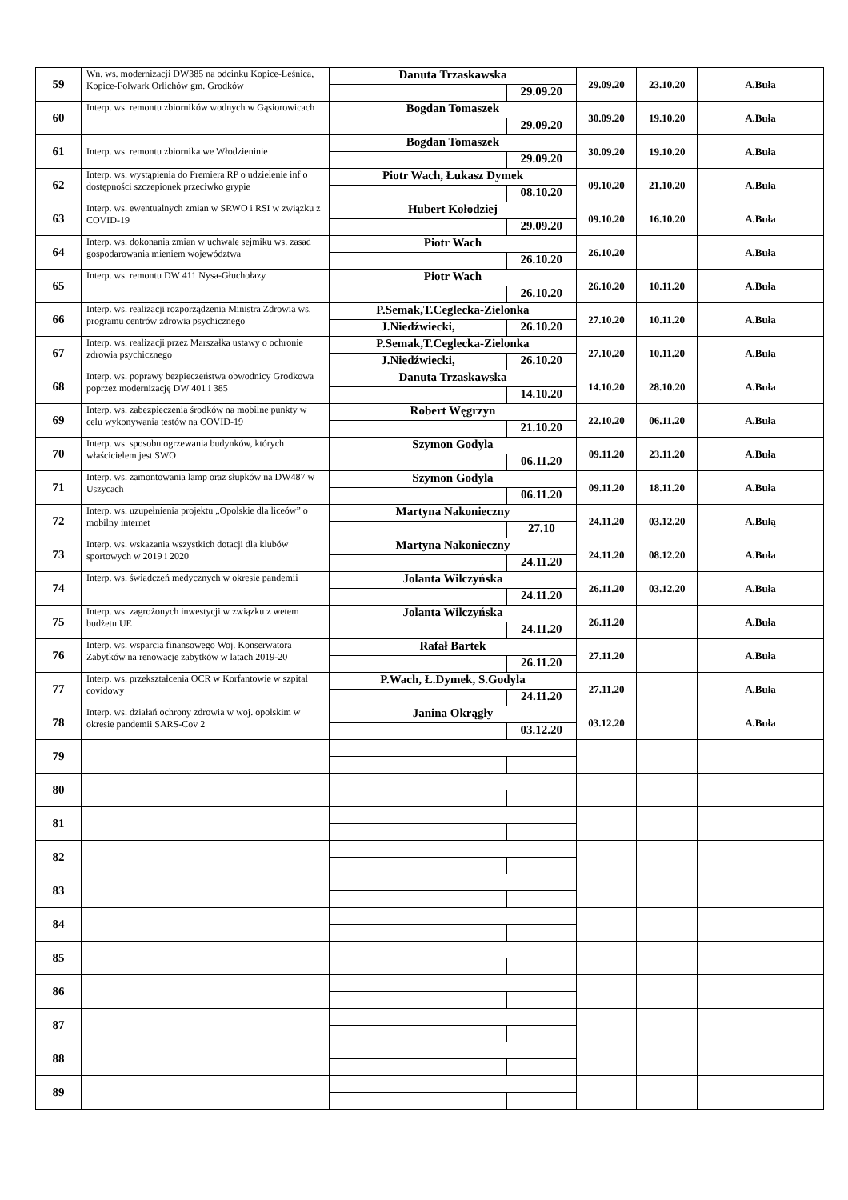| 59 | Wn. ws. modernizacji DW385 na odcinku Kopice-Leśnica, Kopice-Folwark Orlichów gm. Grodków | Danuta Trzaskawska | | 29.09.20 | 23.10.20 | A.Buła |
| | | | 29.09.20 | | | |
| 60 | Interp. ws. remontu zbiorników wodnych w Gąsiorowicach | Bogdan Tomaszek | | 30.09.20 | 19.10.20 | A.Buła |
| | | | 29.09.20 | | | |
| 61 | Interp. ws. remontu zbiornika we Włodzieninie | Bogdan Tomaszek | | 30.09.20 | 19.10.20 | A.Buła |
| | | | 29.09.20 | | | |
| 62 | Interp. ws. wystąpienia do Premiera RP o udzielenie inf o dostępności szczepionek przeciwko grypie | Piotr Wach, Łukasz Dymek | | 09.10.20 | 21.10.20 | A.Buła |
| | | | 08.10.20 | | | |
| 63 | Interp. ws. ewentualnych zmian w SRWO i RSI w związku z COVID-19 | Hubert Kołodziej | | 09.10.20 | 16.10.20 | A.Buła |
| | | | 29.09.20 | | | |
| 64 | Interp. ws. dokonania zmian w uchwale sejmiku ws. zasad gospodarowania mieniem województwa | Piotr Wach | | 26.10.20 | | A.Buła |
| | | | 26.10.20 | | | |
| 65 | Interp. ws. remontu DW 411 Nysa-Głuchołazy | Piotr Wach | | 26.10.20 | 10.11.20 | A.Buła |
| | | | 26.10.20 | | | |
| 66 | Interp. ws. realizacji rozporządzenia Ministra Zdrowia ws. programu centrów zdrowia psychicznego | P.Semak,T.Ceglecka-Zielonka | | 27.10.20 | 10.11.20 | A.Buła |
| | | J.Niedźwiecki, | 26.10.20 | | | |
| 67 | Interp. ws. realizacji przez Marszałka ustawy o ochronie zdrowia psychicznego | P.Semak,T.Ceglecka-Zielonka | | 27.10.20 | 10.11.20 | A.Buła |
| | | J.Niedźwiecki, | 26.10.20 | | | |
| 68 | Interp. ws. poprawy bezpieczeństwa obwodnicy Grodkowa poprzez modernizację DW 401 i 385 | Danuta Trzaskawska | | 14.10.20 | 28.10.20 | A.Buła |
| | | | 14.10.20 | | | |
| 69 | Interp. ws. zabezpieczenia środków na mobilne punkty w celu wykonywania testów na COVID-19 | Robert Węgrzyn | | 22.10.20 | 06.11.20 | A.Buła |
| | | | 21.10.20 | | | |
| 70 | Interp. ws. sposobu ogrzewania budynków, których właścicielem jest SWO | Szymon Godyla | | 09.11.20 | 23.11.20 | A.Buła |
| | | | 06.11.20 | | | |
| 71 | Interp. ws. zamontowania lamp oraz słupków na DW487 w Uszycach | Szymon Godyla | | 09.11.20 | 18.11.20 | A.Buła |
| | | | 06.11.20 | | | |
| 72 | Interp. ws. uzupełnienia projektu „Opolskie dla liceów” o mobilny internet | Martyna Nakonieczny | | 24.11.20 | 03.12.20 | A.Bułą |
| | | | 27.10 | | | |
| 73 | Interp. ws. wskazania wszystkich dotacji dla klubów sportowych w 2019 i 2020 | Martyna Nakonieczny | | 24.11.20 | 08.12.20 | A.Buła |
| | | | 24.11.20 | | | |
| 74 | Interp. ws. świadczeń medycznych w okresie pandemii | Jolanta Wilczyńska | | 26.11.20 | 03.12.20 | A.Buła |
| | | | 24.11.20 | | | |
| 75 | Interp. ws. zagrożonych inwestycji w związku z wetem budżetu UE | Jolanta Wilczyńska | | 26.11.20 | | A.Buła |
| | | | 24.11.20 | | | |
| 76 | Interp. ws. wsparcia finansowego Woj. Konserwatora Zabytków na renowacje zabytków w latach 2019-20 | Rafał Bartek | | 27.11.20 | | A.Buła |
| | | | 26.11.20 | | | |
| 77 | Interp. ws. przekształcenia OCR w Korfantowie w szpital covidowy | P.Wach, Ł.Dymek, S.Godyla | | 27.11.20 | | A.Buła |
| | | | 24.11.20 | | | |
| 78 | Interp. ws. działań ochrony zdrowia w woj. opolskim w okresie pandemii SARS-Cov 2 | Janina Okrągły | | 03.12.20 | | A.Buła |
| | | | 03.12.20 | | | |
| 79 | | | | | | |
| 80 | | | | | | |
| 81 | | | | | | |
| 82 | | | | | | |
| 83 | | | | | | |
| 84 | | | | | | |
| 85 | | | | | | |
| 86 | | | | | | |
| 87 | | | | | | |
| 88 | | | | | | |
| 89 | | | | | | |